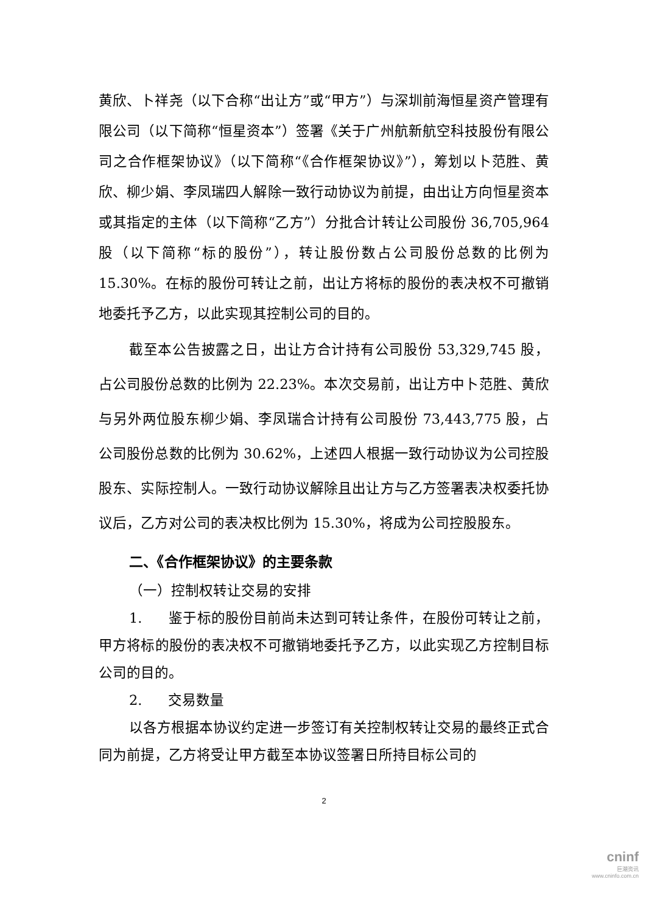黄欣、卜祥尧（以下合称“出让方”或“甲方”）与深圳前海恒星资产管理有限公司（以下简称“恒星资本”）签署《关于广州航新航空科技股份有限公司之合作框架协议》（以下简称“《合作框架协议》”），筹划以卜范胜、黄欣、柳少娟、李凤瑞四人解除一致行动协议为前提，由出让方向恒星资本或其指定的主体（以下简称“乙方”）分批合计转让公司股份 36,705,964 股（以下简称“标的股份”），转让股份数占公司股份总数的比例为 15.30%。在标的股份可转让之前，出让方将标的股份的表决权不可撤销地委托予乙方，以此实现其控制公司的目的。
截至本公告披露之日，出让方合计持有公司股份 53,329,745 股，占公司股份总数的比例为 22.23%。本次交易前，出让方中卜范胜、黄欣与另外两位股东柳少娟、李凤瑞合计持有公司股份 73,443,775 股，占公司股份总数的比例为 30.62%，上述四人根据一致行动协议为公司控股股东、实际控制人。一致行动协议解除且出让方与乙方签署表决权委托协议后，乙方对公司的表决权比例为 15.30%，将成为公司控股股东。
二、《合作框架协议》的主要条款
（一）控制权转让交易的安排
1. 鉴于标的股份目前尚未达到可转让条件，在股份可转让之前，甲方将标的股份的表决权不可撤销地委托予乙方，以此实现乙方控制目标公司的目的。
2. 交易数量
以各方根据本协议约定进一步签订有关控制权转让交易的最终正式合同为前提，乙方将受让甲方截至本协议签署日所持目标公司的
2
cninf
巨潮资讯
www.cninfo.com.cn